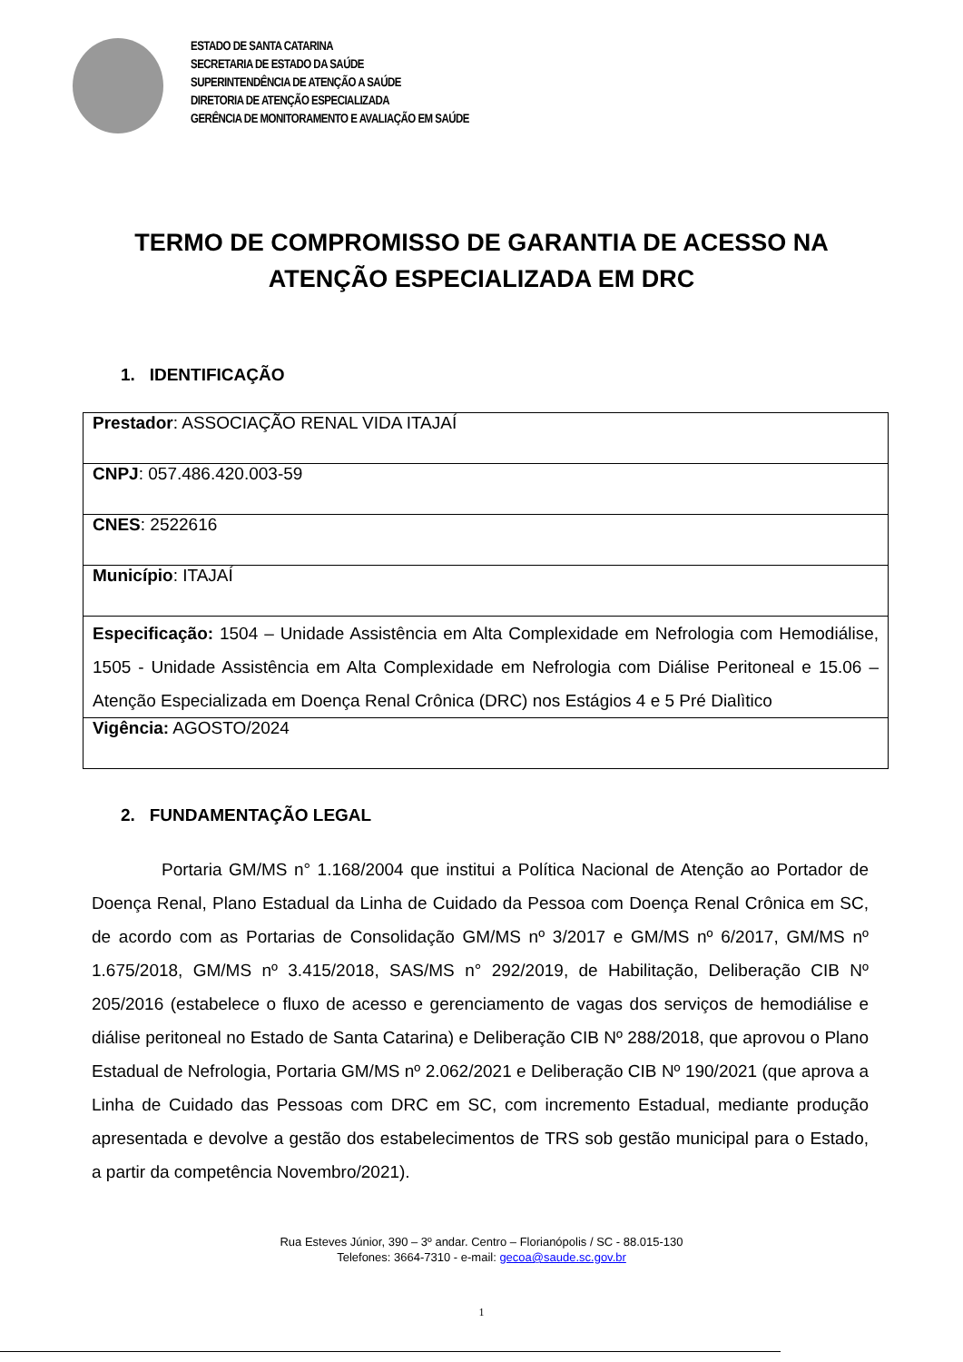ESTADO DE SANTA CATARINA
SECRETARIA DE ESTADO DA SAÚDE
SUPERINTENDÊNCIA DE ATENÇÃO A SAÚDE
DIRETORIA DE ATENÇÃO ESPECIALIZADA
GERÊNCIA DE MONITORAMENTO E AVALIAÇÃO EM SAÚDE
TERMO DE COMPROMISSO DE GARANTIA DE ACESSO NA
ATENÇÃO ESPECIALIZADA EM DRC
1. IDENTIFICAÇÃO
| Prestador : ASSOCIAÇÃO RENAL VIDA ITAJAÍ |
| CNPJ : 057.486.420.003-59 |
| CNES : 2522616 |
| Município : ITAJAÍ |
| Especificação: 1504 – Unidade Assistência em Alta Complexidade em Nefrologia com Hemodiálise, 1505 - Unidade Assistência em Alta Complexidade em Nefrologia com Diálise Peritoneal e 15.06 – Atenção Especializada em Doença Renal Crônica (DRC) nos Estágios 4 e 5 Pré Dialìtico |
| Vigência: AGOSTO/2024 |
2. FUNDAMENTAÇÃO LEGAL
Portaria GM/MS n° 1.168/2004 que institui a Política Nacional de Atenção ao Portador de Doença Renal, Plano Estadual da Linha de Cuidado da Pessoa com Doença Renal Crônica em SC, de acordo com as Portarias de Consolidação GM/MS nº 3/2017 e GM/MS nº 6/2017, GM/MS nº 1.675/2018, GM/MS nº 3.415/2018, SAS/MS n° 292/2019, de Habilitação, Deliberação CIB Nº 205/2016 (estabelece o fluxo de acesso e gerenciamento de vagas dos serviços de hemodiálise e diálise peritoneal no Estado de Santa Catarina) e Deliberação CIB Nº 288/2018, que aprovou o Plano Estadual de Nefrologia, Portaria GM/MS nº 2.062/2021 e Deliberação CIB Nº 190/2021 (que aprova a Linha de Cuidado das Pessoas com DRC em SC, com incremento Estadual, mediante produção apresentada e devolve a gestão dos estabelecimentos de TRS sob gestão municipal para o Estado, a partir da competência Novembro/2021).
Rua Esteves Júnior, 390 – 3º andar. Centro – Florianópolis / SC - 88.015-130
Telefones: 3664-7310 - e-mail: gecoa@saude.sc.gov.br
1